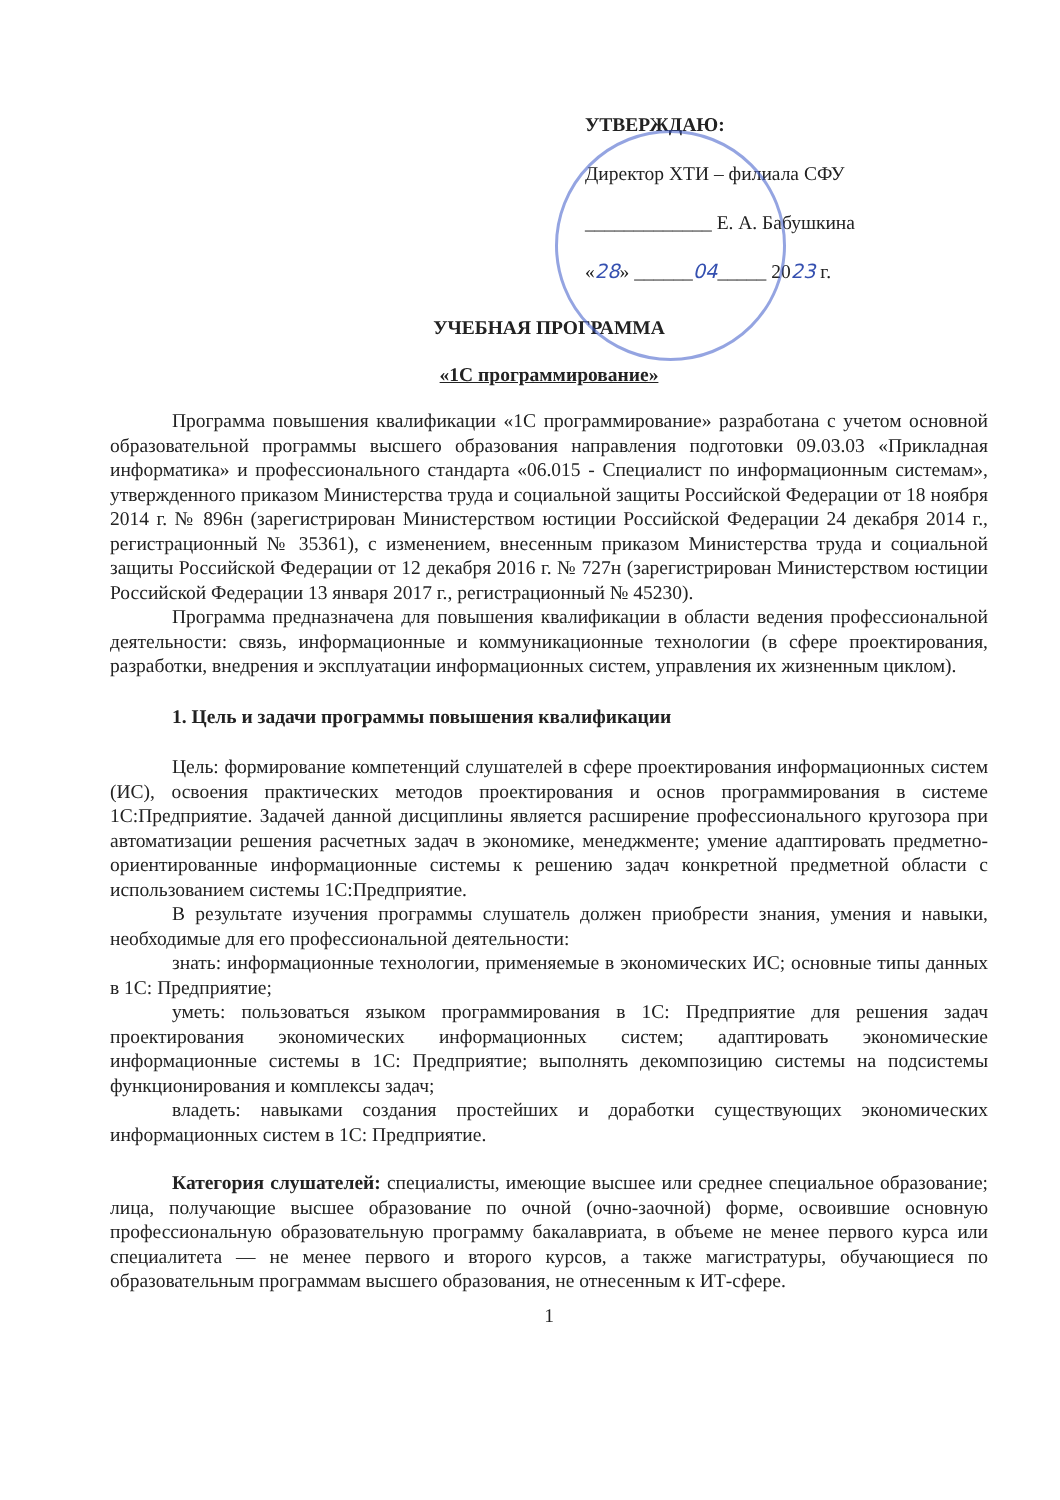УТВЕРЖДАЮ:
Директор ХТИ – филиала СФУ
_____________ Е. А. Бабушкина
«28» ______04_____ 2023 г.
УЧЕБНАЯ ПРОГРАММА
«1С программирование»
Программа повышения квалификации «1С программирование» разработана с учетом основной образовательной программы высшего образования направления подготовки 09.03.03 «Прикладная информатика» и профессионального стандарта «06.015 - Специалист по информационным системам», утвержденного приказом Министерства труда и социальной защиты Российской Федерации от 18 ноября 2014 г. № 896н (зарегистрирован Министерством юстиции Российской Федерации 24 декабря 2014 г., регистрационный № 35361), с изменением, внесенным приказом Министерства труда и социальной защиты Российской Федерации от 12 декабря 2016 г. № 727н (зарегистрирован Министерством юстиции Российской Федерации 13 января 2017 г., регистрационный № 45230).
Программа предназначена для повышения квалификации в области ведения профессиональной деятельности: связь, информационные и коммуникационные технологии (в сфере проектирования, разработки, внедрения и эксплуатации информационных систем, управления их жизненным циклом).
1. Цель и задачи программы повышения квалификации
Цель: формирование компетенций слушателей в сфере проектирования информационных систем (ИС), освоения практических методов проектирования и основ программирования в системе 1С:Предприятие. Задачей данной дисциплины является расширение профессионального кругозора при автоматизации решения расчетных задач в экономике, менеджменте; умение адаптировать предметно-ориентированные информационные системы к решению задач конкретной предметной области с использованием системы 1С:Предприятие.
В результате изучения программы слушатель должен приобрести знания, умения и навыки, необходимые для его профессиональной деятельности:
знать: информационные технологии, применяемые в экономических ИС; основные типы данных в 1С: Предприятие;
уметь: пользоваться языком программирования в 1С: Предприятие для решения задач проектирования экономических информационных систем; адаптировать экономические информационные системы в 1С: Предприятие; выполнять декомпозицию системы на подсистемы функционирования и комплексы задач;
владеть: навыками создания простейших и доработки существующих экономических информационных систем в 1С: Предприятие.
Категория слушателей: специалисты, имеющие высшее или среднее специальное образование; лица, получающие высшее образование по очной (очно-заочной) форме, освоившие основную профессиональную образовательную программу бакалавриата, в объеме не менее первого курса или специалитета — не менее первого и второго курсов, а также магистратуры, обучающиеся по образовательным программам высшего образования, не отнесенным к ИТ-сфере.
1